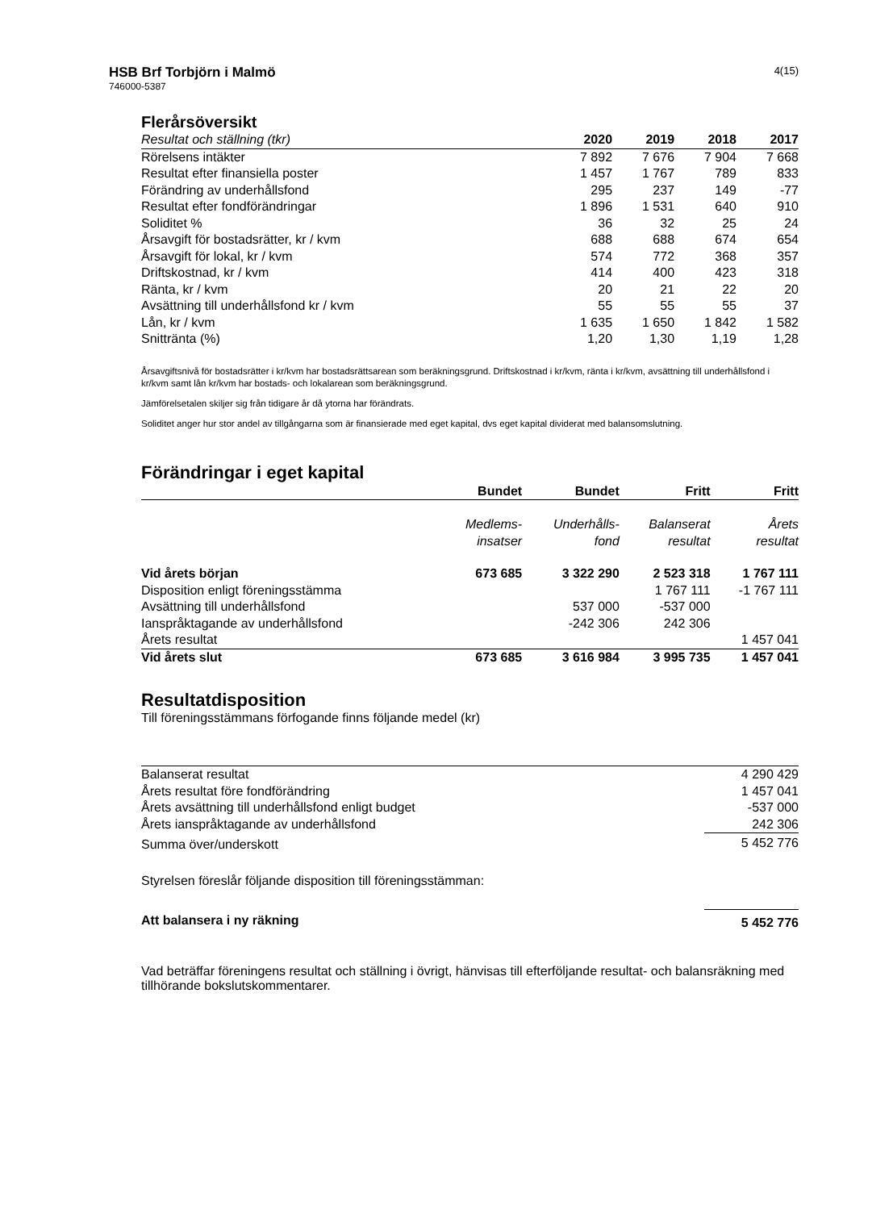HSB Brf Torbjörn i Malmö
746000-5387
4(15)
Flerårsöversikt
| Resultat och ställning (tkr) | 2020 | 2019 | 2018 | 2017 |
| --- | --- | --- | --- | --- |
| Rörelsens intäkter | 7 892 | 7 676 | 7 904 | 7 668 |
| Resultat efter finansiella poster | 1 457 | 1 767 | 789 | 833 |
| Förändring av underhållsfond | 295 | 237 | 149 | -77 |
| Resultat efter fondförändringar | 1 896 | 1 531 | 640 | 910 |
| Soliditet % | 36 | 32 | 25 | 24 |
| Årsavgift för bostadsrätter, kr / kvm | 688 | 688 | 674 | 654 |
| Årsavgift för lokal, kr / kvm | 574 | 772 | 368 | 357 |
| Driftskostnad, kr / kvm | 414 | 400 | 423 | 318 |
| Ränta, kr / kvm | 20 | 21 | 22 | 20 |
| Avsättning till underhållsfond kr / kvm | 55 | 55 | 55 | 37 |
| Lån, kr / kvm | 1 635 | 1 650 | 1 842 | 1 582 |
| Snittränta (%) | 1,20 | 1,30 | 1,19 | 1,28 |
Årsavgiftsnivå för bostadsrätter i kr/kvm har bostadsrättsarean som beräkningsgrund. Driftskostnad i kr/kvm, ränta i kr/kvm, avsättning till underhållsfond i kr/kvm samt lån kr/kvm har bostads- och lokalarean som beräkningsgrund.
Jämförelsetalen skiljer sig från tidigare år då ytorna har förändrats.
Soliditet anger hur stor andel av tillgångarna som är finansierade med eget kapital, dvs eget kapital dividerat med balansomslutning.
Förändringar i eget kapital
| | Bundet | Bundet | Fritt | Fritt |
| --- | --- | --- | --- | --- |
| | Medlems- insatser | Underhålls- fond | Balanserat resultat | Årets resultat |
| Vid årets början | 673 685 | 3 322 290 | 2 523 318 | 1 767 111 |
| Disposition enligt föreningsstämma | | | 1 767 111 | -1 767 111 |
| Avsättning till underhållsfond | | 537 000 | -537 000 | |
| Ianspråktagande av underhållsfond | | -242 306 | 242 306 | |
| Årets resultat | | | | 1 457 041 |
| Vid årets slut | 673 685 | 3 616 984 | 3 995 735 | 1 457 041 |
Resultatdisposition
Till föreningsstämmans förfogande finns följande medel (kr)
| Balanserat resultat | 4 290 429 |
| Årets resultat före fondförändring | 1 457 041 |
| Årets avsättning till underhållsfond enligt budget | -537 000 |
| Årets ianspråktagande av underhållsfond | 242 306 |
| Summa över/underskott | 5 452 776 |
| Styrelsen föreslår följande disposition till föreningsstämman: | |
| Att balansera i ny räkning | 5 452 776 |
Vad beträffar föreningens resultat och ställning i övrigt, hänvisas till efterföljande resultat- och balansräkning med tillhörande bokslutskommentarer.